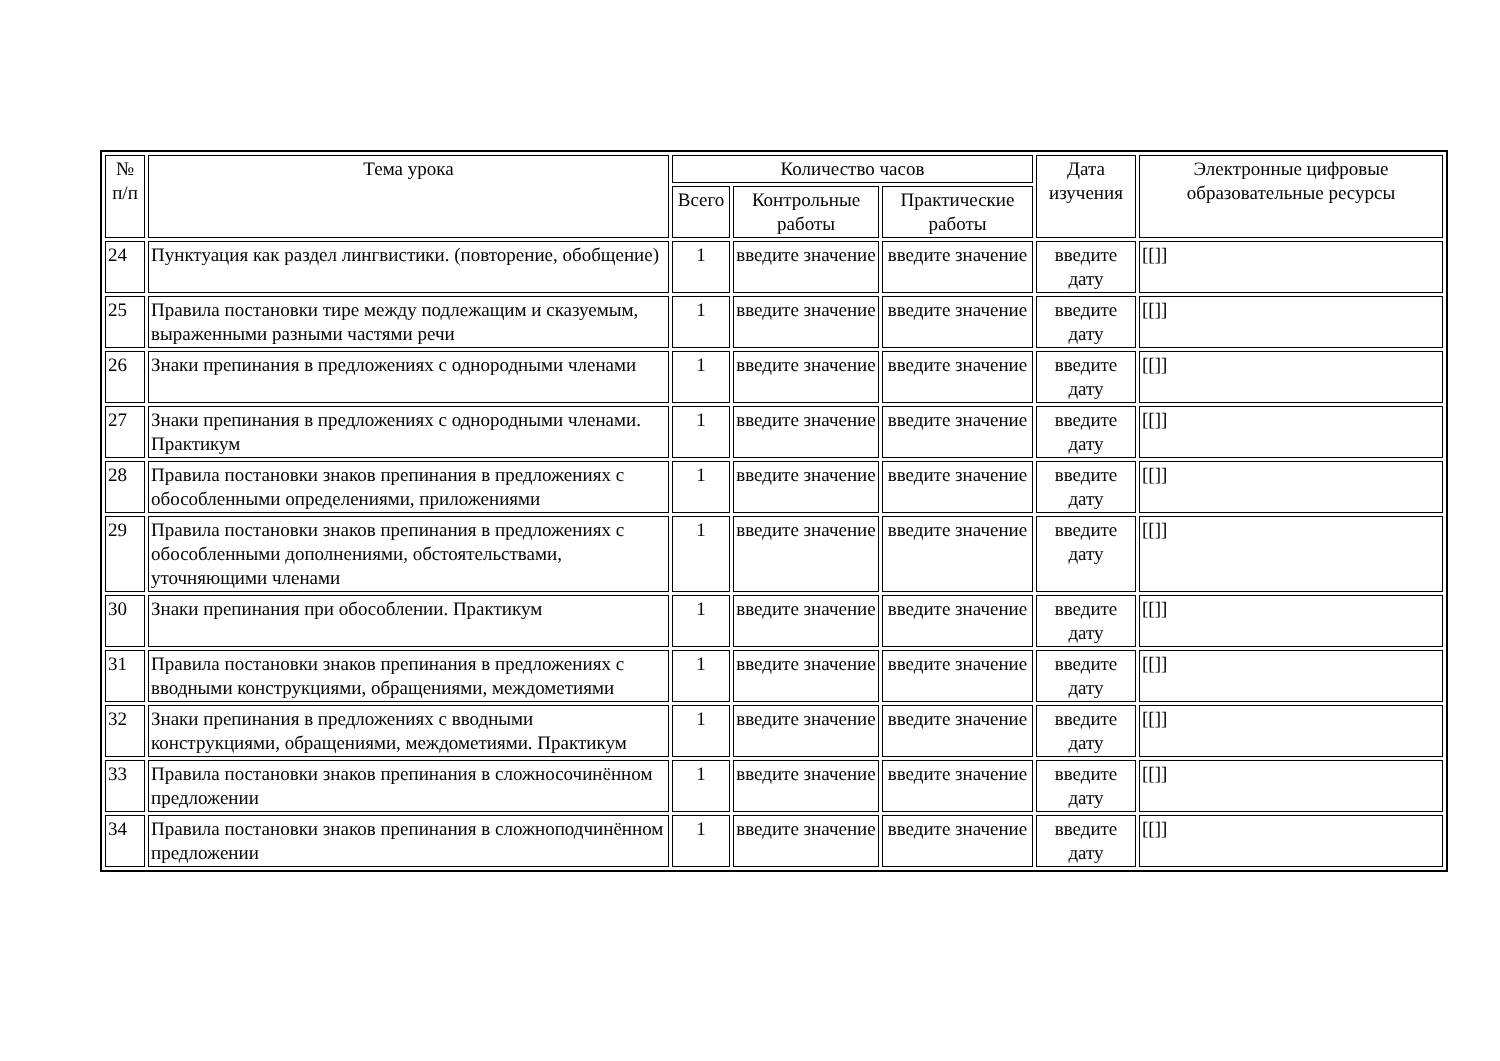| № п/п | Тема урока | Количество часов | | | Дата изучения | Электронные цифровые образовательные ресурсы |
| --- | --- | --- | --- | --- | --- | --- |
| | | Всего | Контрольные работы | Практические работы | | |
| 24 | Пунктуация как раздел лингвистики. (повторение, обобщение) | 1 | введите значение | введите значение | введите дату | [[]] |
| 25 | Правила постановки тире между подлежащим и сказуемым, выраженными разными частями речи | 1 | введите значение | введите значение | введите дату | [[]] |
| 26 | Знаки препинания в предложениях с однородными членами | 1 | введите значение | введите значение | введите дату | [[]] |
| 27 | Знаки препинания в предложениях с однородными членами. Практикум | 1 | введите значение | введите значение | введите дату | [[]] |
| 28 | Правила постановки знаков препинания в предложениях с обособленными определениями, приложениями | 1 | введите значение | введите значение | введите дату | [[]] |
| 29 | Правила постановки знаков препинания в предложениях с обособленными дополнениями, обстоятельствами, уточняющими членами | 1 | введите значение | введите значение | введите дату | [[]] |
| 30 | Знаки препинания при обособлении. Практикум | 1 | введите значение | введите значение | введите дату | [[]] |
| 31 | Правила постановки знаков препинания в предложениях с вводными конструкциями, обращениями, междометиями | 1 | введите значение | введите значение | введите дату | [[]] |
| 32 | Знаки препинания в предложениях с вводными конструкциями, обращениями, междометиями. Практикум | 1 | введите значение | введите значение | введите дату | [[]] |
| 33 | Правила постановки знаков препинания в сложносочинённом предложении | 1 | введите значение | введите значение | введите дату | [[]] |
| 34 | Правила постановки знаков препинания в сложноподчинённом предложении | 1 | введите значение | введите значение | введите дату | [[]] |